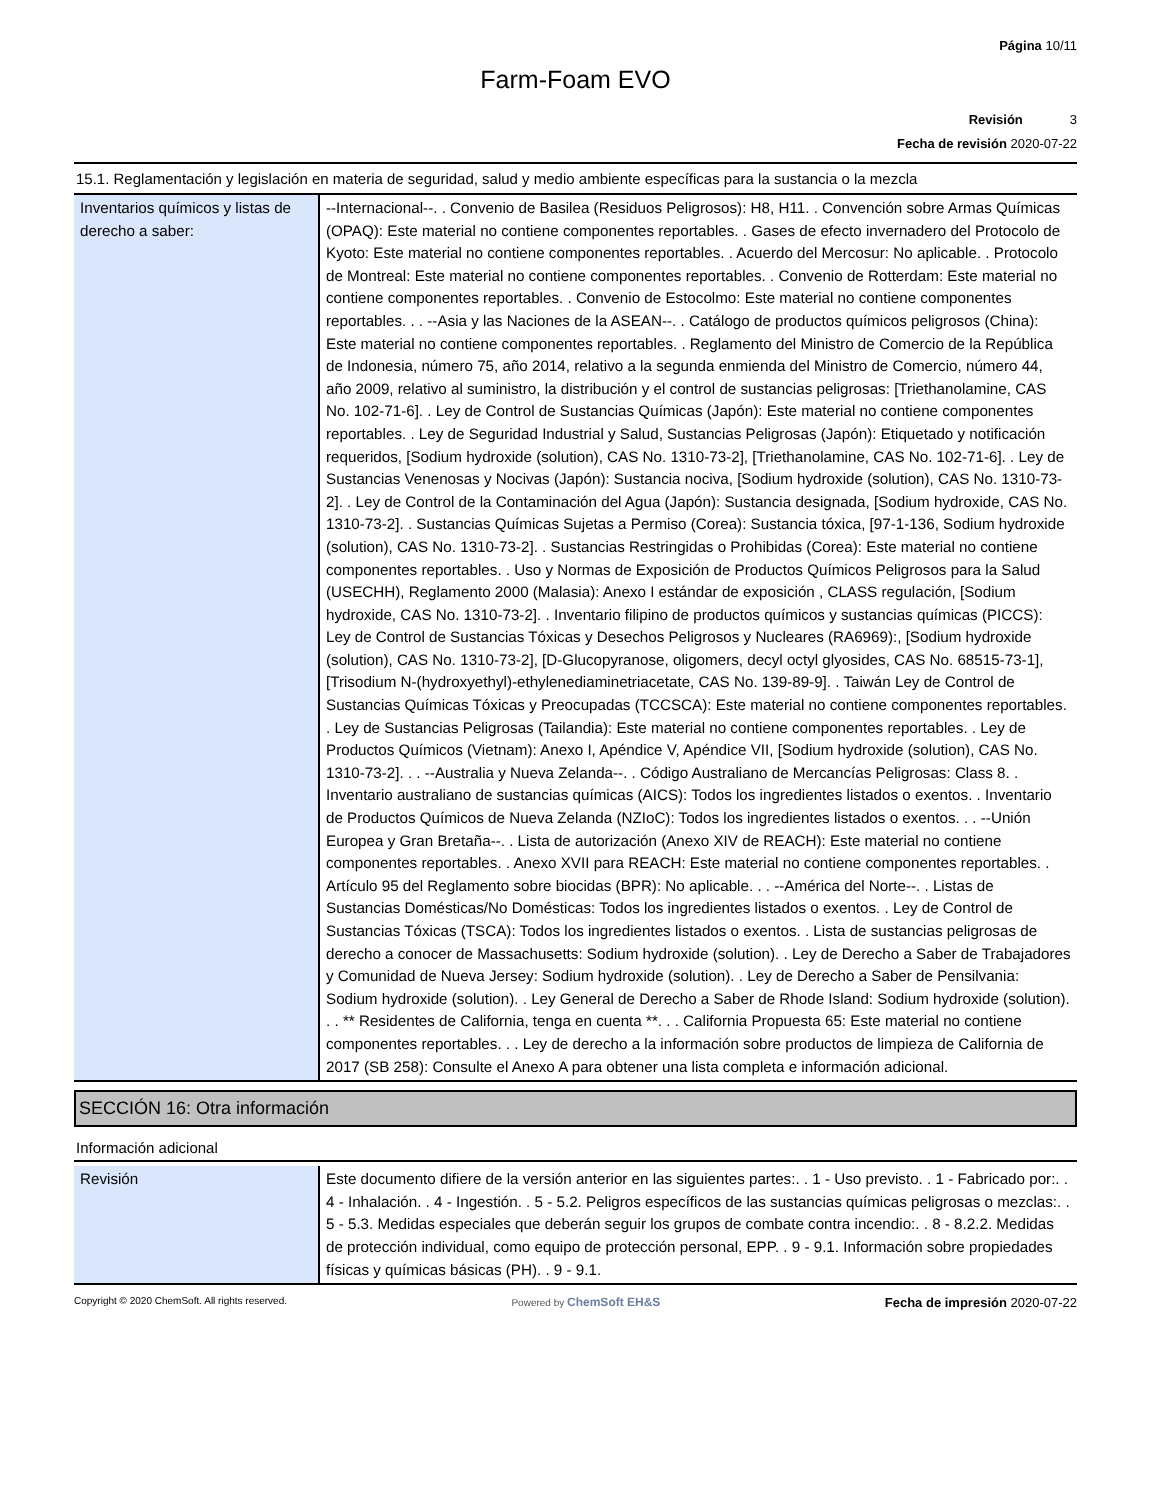Página 10/11
Farm-Foam EVO
Revisión 3
Fecha de revisión 2020-07-22
15.1. Reglamentación y legislación en materia de seguridad, salud y medio ambiente específicas para la sustancia o la mezcla
| Inventarios químicos y listas de derecho a saber: | --Internacional--. . Convenio de Basilea (Residuos Peligrosos): H8, H11. . Convención sobre Armas Químicas (OPAQ): Este material no contiene componentes reportables. . Gases de efecto invernadero del Protocolo de Kyoto: Este material no contiene componentes reportables. . Acuerdo del Mercosur: No aplicable. . Protocolo de Montreal: Este material no contiene componentes reportables. . Convenio de Rotterdam: Este material no contiene componentes reportables. . Convenio de Estocolmo: Este material no contiene componentes reportables. . . --Asia y las Naciones de la ASEAN--. . Catálogo de productos químicos peligrosos (China): Este material no contiene componentes reportables. . Reglamento del Ministro de Comercio de la República de Indonesia, número 75, año 2014, relativo a la segunda enmienda del Ministro de Comercio, número 44, año 2009, relativo al suministro, la distribución y el control de sustancias peligrosas: [Triethanolamine, CAS No. 102-71-6]. . Ley de Control de Sustancias Químicas (Japón): Este material no contiene componentes reportables. . Ley de Seguridad Industrial y Salud, Sustancias Peligrosas (Japón): Etiquetado y notificación requeridos, [Sodium hydroxide (solution), CAS No. 1310-73-2], [Triethanolamine, CAS No. 102-71-6]. . Ley de Sustancias Venenosas y Nocivas (Japón): Sustancia nociva, [Sodium hydroxide (solution), CAS No. 1310-73-2]. . Ley de Control de la Contaminación del Agua (Japón): Sustancia designada, [Sodium hydroxide, CAS No. 1310-73-2]. . Sustancias Químicas Sujetas a Permiso (Corea): Sustancia tóxica, [97-1-136, Sodium hydroxide (solution), CAS No. 1310-73-2]. . Sustancias Restringidas o Prohibidas (Corea): Este material no contiene componentes reportables. . Uso y Normas de Exposición de Productos Químicos Peligrosos para la Salud (USECHH), Reglamento 2000 (Malasia): Anexo I estándar de exposición , CLASS regulación, [Sodium hydroxide, CAS No. 1310-73-2]. . Inventario filipino de productos químicos y sustancias químicas (PICCS): Ley de Control de Sustancias Tóxicas y Desechos Peligrosos y Nucleares (RA6969):, [Sodium hydroxide (solution), CAS No. 1310-73-2], [D-Glucopyranose, oligomers, decyl octyl glyosides, CAS No. 68515-73-1], [Trisodium N-(hydroxyethyl)-ethylenediaminetriacetate, CAS No. 139-89-9]. . Taiwán Ley de Control de Sustancias Químicas Tóxicas y Preocupadas (TCCSCA): Este material no contiene componentes reportables. . Ley de Sustancias Peligrosas (Tailandia): Este material no contiene componentes reportables. . Ley de Productos Químicos (Vietnam): Anexo I, Apéndice V, Apéndice VII, [Sodium hydroxide (solution), CAS No. 1310-73-2]. . . --Australia y Nueva Zelanda--. . Código Australiano de Mercancías Peligrosas: Class 8. . Inventario australiano de sustancias químicas (AICS): Todos los ingredientes listados o exentos. . Inventario de Productos Químicos de Nueva Zelanda (NZIoC): Todos los ingredientes listados o exentos. . . --Unión Europea y Gran Bretaña--. . Lista de autorización (Anexo XIV de REACH): Este material no contiene componentes reportables. . Anexo XVII para REACH: Este material no contiene componentes reportables. . Artículo 95 del Reglamento sobre biocidas (BPR): No aplicable. . . --América del Norte--. . Listas de Sustancias Domésticas/No Domésticas: Todos los ingredientes listados o exentos. . Ley de Control de Sustancias Tóxicas (TSCA): Todos los ingredientes listados o exentos. . Lista de sustancias peligrosas de derecho a conocer de Massachusetts: Sodium hydroxide (solution). . Ley de Derecho a Saber de Trabajadores y Comunidad de Nueva Jersey: Sodium hydroxide (solution). . Ley de Derecho a Saber de Pensilvania: Sodium hydroxide (solution). . Ley General de Derecho a Saber de Rhode Island: Sodium hydroxide (solution). . . ** Residentes de California, tenga en cuenta **. . . California Propuesta 65: Este material no contiene componentes reportables. . . Ley de derecho a la información sobre productos de limpieza de California de 2017 (SB 258): Consulte el Anexo A para obtener una lista completa e información adicional. |
SECCIÓN 16: Otra información
Información adicional
| Revisión | Este documento difiere de la versión anterior en las siguientes partes:. . 1 - Uso previsto. . 1 - Fabricado por:. . 4 - Inhalación. . 4 - Ingestión. . 5 - 5.2. Peligros específicos de las sustancias químicas peligrosas o mezclas:. . 5 - 5.3. Medidas especiales que deberán seguir los grupos de combate contra incendio:. . 8 - 8.2.2. Medidas de protección individual, como equipo de protección personal, EPP. . 9 - 9.1. Información sobre propiedades físicas y químicas básicas (PH). . 9 - 9.1. |
Copyright © 2020 ChemSoft. All rights reserved. Powered by ChemSoft EH&S Fecha de impresión 2020-07-22